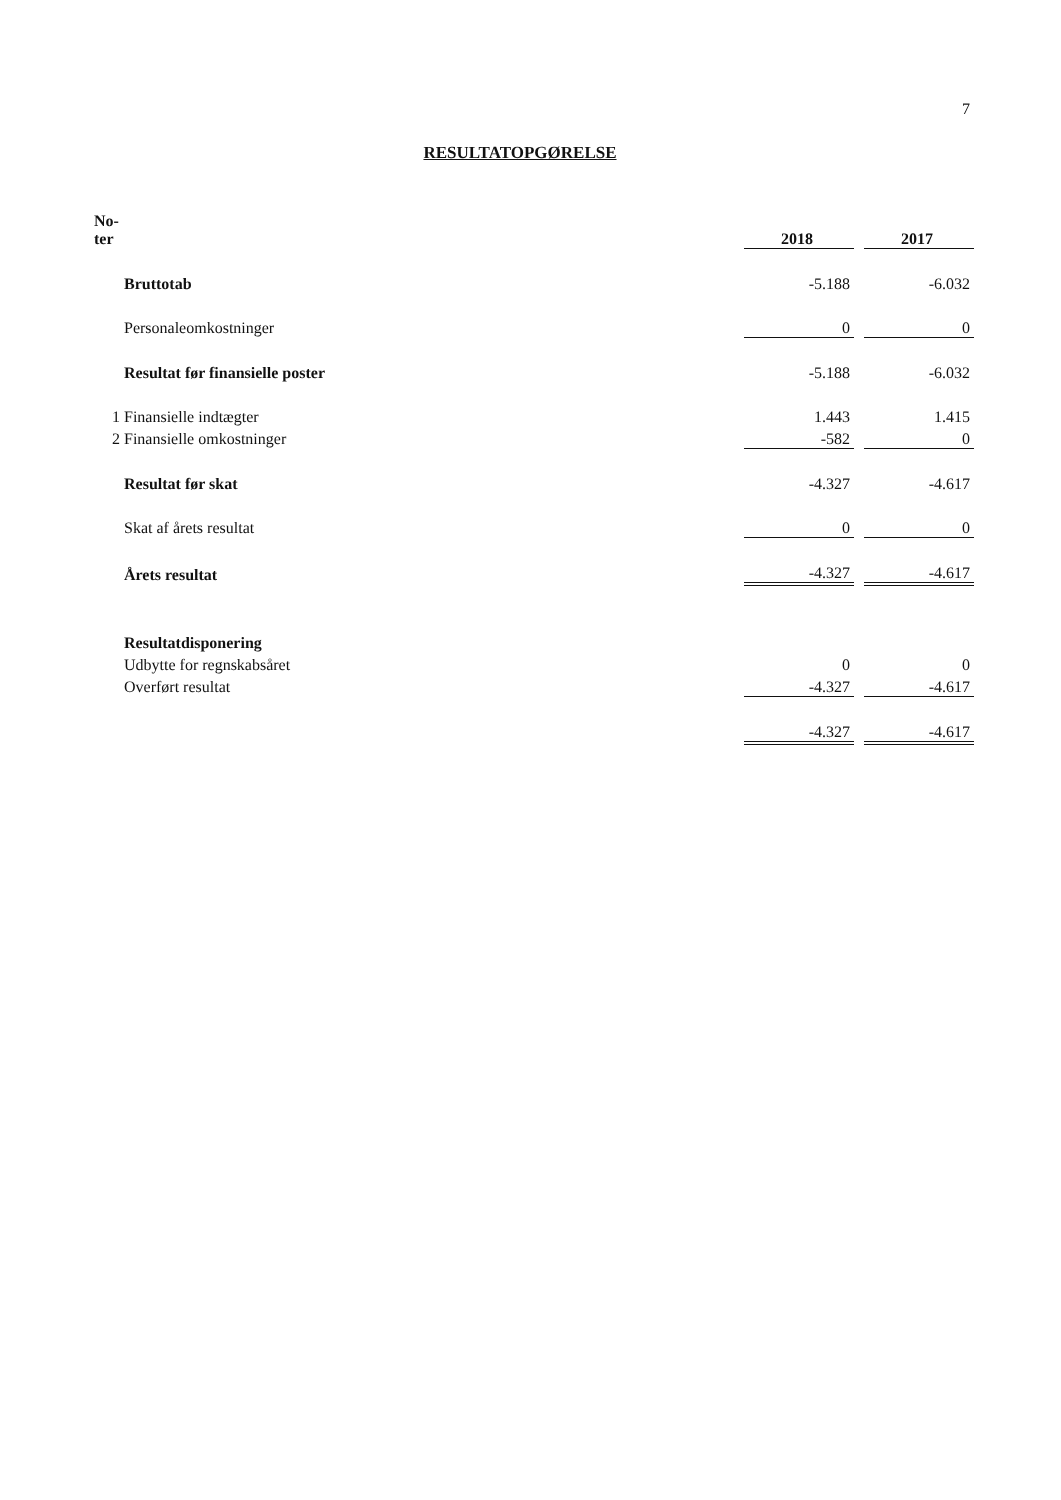7
RESULTATOPGØRELSE
| No- ter | | 2018 | | 2017 |
| | Bruttotab | -5.188 | | -6.032 |
| | Personaleomkostninger | 0 | | 0 |
| | Resultat før finansielle poster | -5.188 | | -6.032 |
| 1 | Finansielle indtægter | 1.443 | | 1.415 |
| 2 | Finansielle omkostninger | -582 | | 0 |
| | Resultat før skat | -4.327 | | -4.617 |
| | Skat af årets resultat | 0 | | 0 |
| | Årets resultat | -4.327 | | -4.617 |
| | Resultatdisponering | | | |
| | Udbytte for regnskabsåret | 0 | | 0 |
| | Overført resultat | -4.327 | | -4.617 |
| | | -4.327 | | -4.617 |